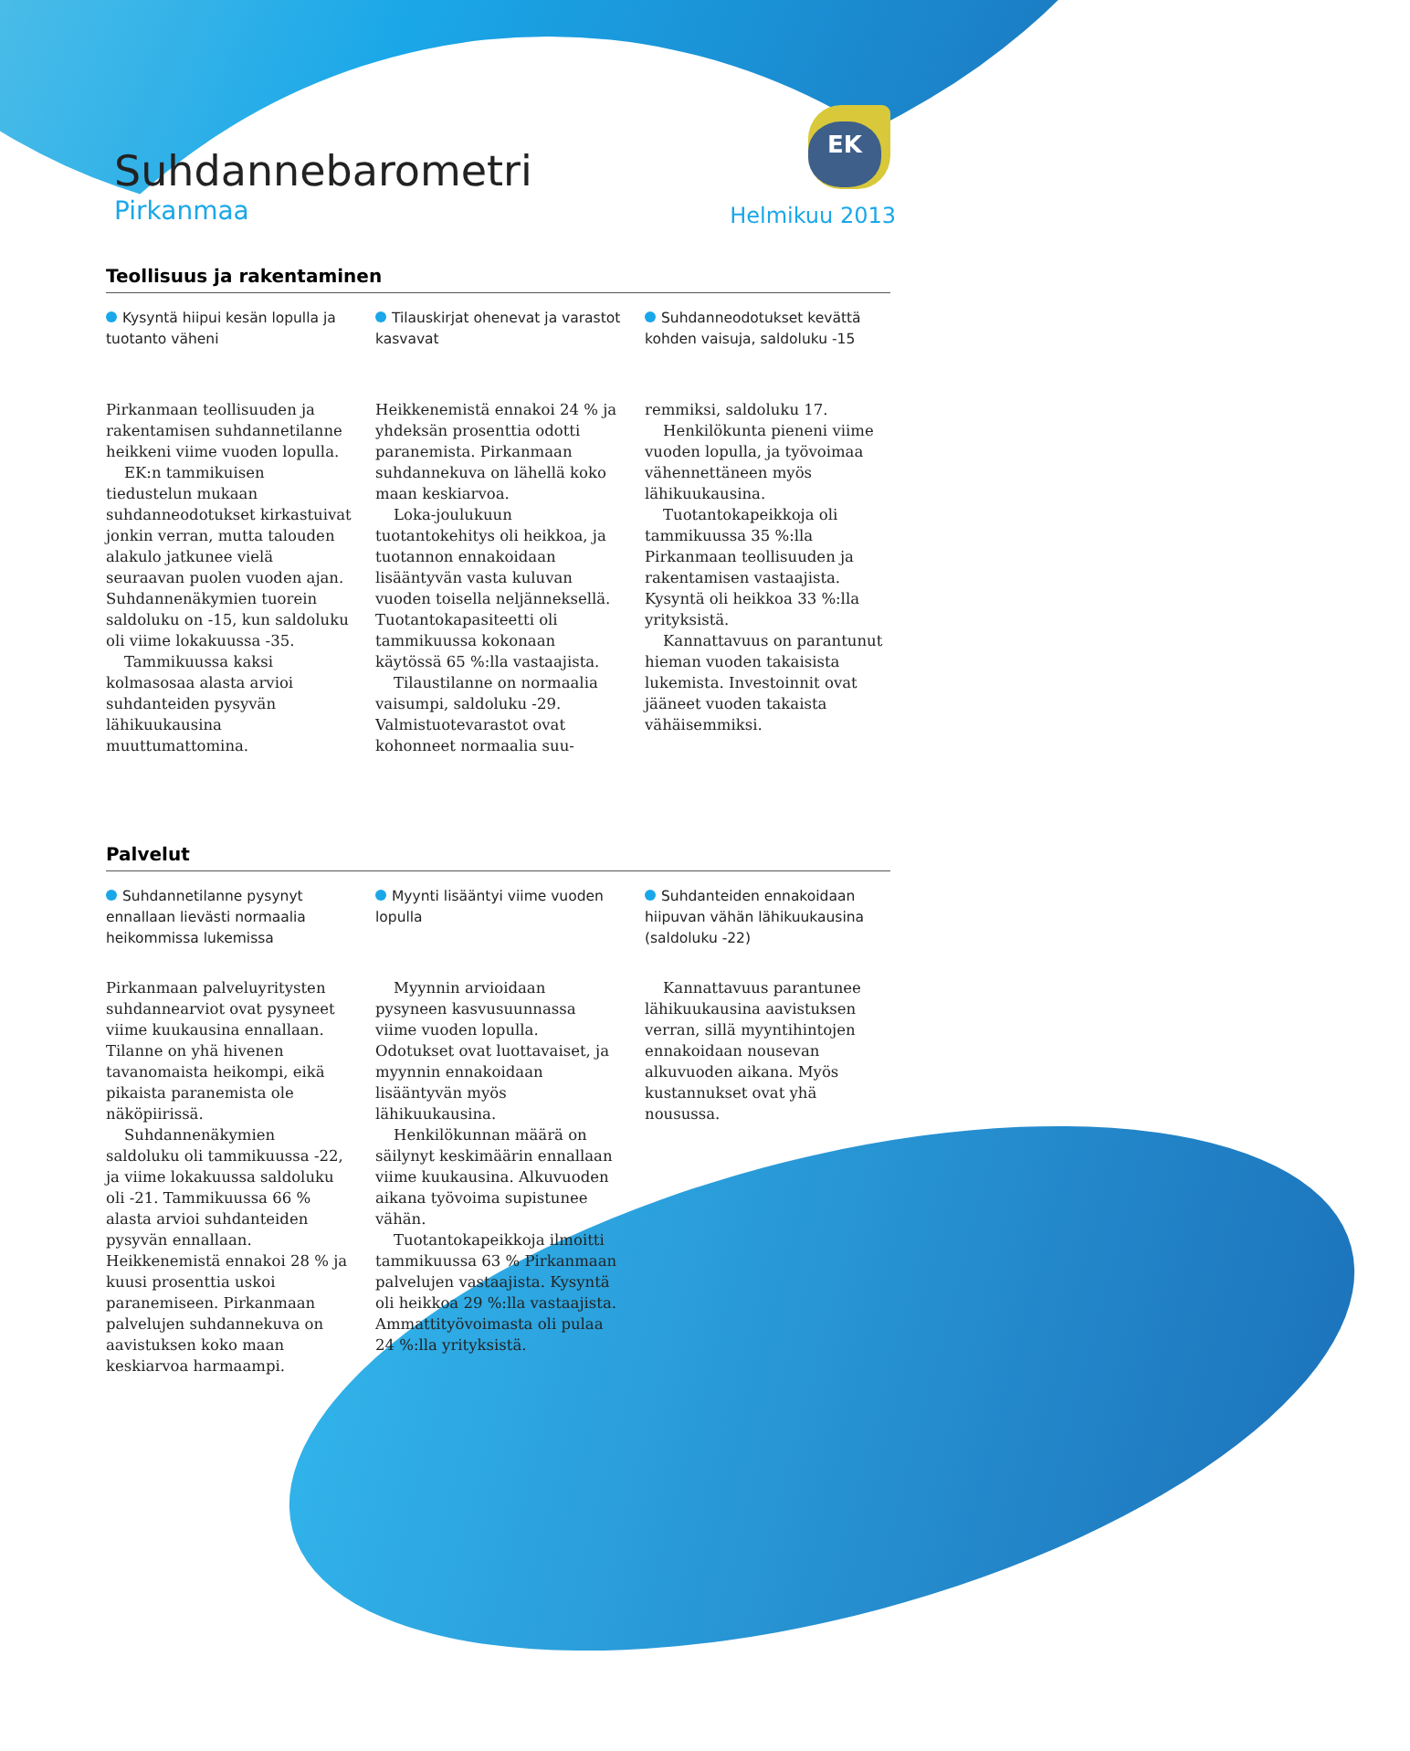EK
Suhdannebarometri
Pirkanmaa Helmikuu 2013
Teollisuus ja rakentaminen
Kysyntä hiipui kesän lopulla ja tuotanto väheni
Pirkanmaan teollisuuden ja rakentamisen suhdannetilanne heikkeni viime vuoden lopulla.
EK:n tammikuisen tiedustelun mukaan suhdanneodotukset kirkastuivat jonkin verran, mutta talouden alakulo jatkunee vielä seuraavan puolen vuoden ajan. Suhdannenäkymien tuorein saldoluku on -15, kun saldoluku oli viime lokakuussa -35.
Tammikuussa kaksi kolmasosaa alasta arvioi suhdanteiden pysyvän lähikuukausina muuttumattomina.
Tilauskirjat ohenevat ja varastot kasvavat
Heikkenemistä ennakoi 24 % ja yhdeksän prosenttia odotti paranemista. Pirkanmaan suhdannekuva on lähellä koko maan keskiarvoa.
Loka-joulukuun tuotantokehitys oli heikkoa, ja tuotannon ennakoidaan lisääntyvän vasta kuluvan vuoden toisella neljänneksellä. Tuotantokapasiteetti oli tammikuussa kokonaan käytössä 65 %:lla vastaajista.
Tilaustilanne on normaalia vaisumpi, saldoluku -29. Valmistuotevarastot ovat kohonneet normaalia suu-
Suhdanneodotukset kevättä kohden vaisuja, saldoluku -15
remmiksi, saldoluku 17.
Henkilökunta pieneni viime vuoden lopulla, ja työvoimaa vähennettäneen myös lähikuukausina.
Tuotantokapeikkoja oli tammikuussa 35 %:lla Pirkanmaan teollisuuden ja rakentamisen vastaajista. Kysyntä oli heikkoa 33 %:lla yrityksistä.
Kannattavuus on parantunut hieman vuoden takaisista lukemista. Investoinnit ovat jääneet vuoden takaista vähäisemmiksi.
Palvelut
Suhdannetilanne pysynyt ennallaan lievästi normaalia heikommissa lukemissa
Pirkanmaan palveluyritysten suhdannearviot ovat pysyneet viime kuukausina ennallaan. Tilanne on yhä hivenen tavanomaista heikompi, eikä pikaista paranemista ole näköpiirissä.
Suhdannenäkymien saldoluku oli tammikuussa -22, ja viime lokakuussa saldoluku oli -21. Tammikuussa 66 % alasta arvioi suhdanteiden pysyvän ennallaan. Heikkenemistä ennakoi 28 % ja kuusi prosenttia uskoi paranemiseen. Pirkanmaan palvelujen suhdannekuva on aavistuksen koko maan keskiarvoa harmaampi.
Myynti lisääntyi viime vuoden lopulla
Myynnin arvioidaan pysyneen kasvusuunnassa viime vuoden lopulla. Odotukset ovat luottavaiset, ja myynnin ennakoidaan lisääntyvän myös lähikuukausina.
Henkilökunnan määrä on säilynyt keskimäärin ennallaan viime kuukausina. Alkuvuoden aikana työvoima supistunee vähän.
Tuotantokapeikkoja ilmoitti tammikuussa 63 % Pirkanmaan palvelujen vastaajista. Kysyntä oli heikkoa 29 %:lla vastaajista. Ammattityövoimasta oli pulaa 24 %:lla yrityksistä.
Suhdanteiden ennakoidaan hiipuvan vähän lähikuukausina (saldoluku -22)
Kannattavuus parantunee lähikuukausina aavistuksen verran, sillä myyntihintojen ennakoidaan nousevan alkuvuoden aikana. Myös kustannukset ovat yhä nousussa.